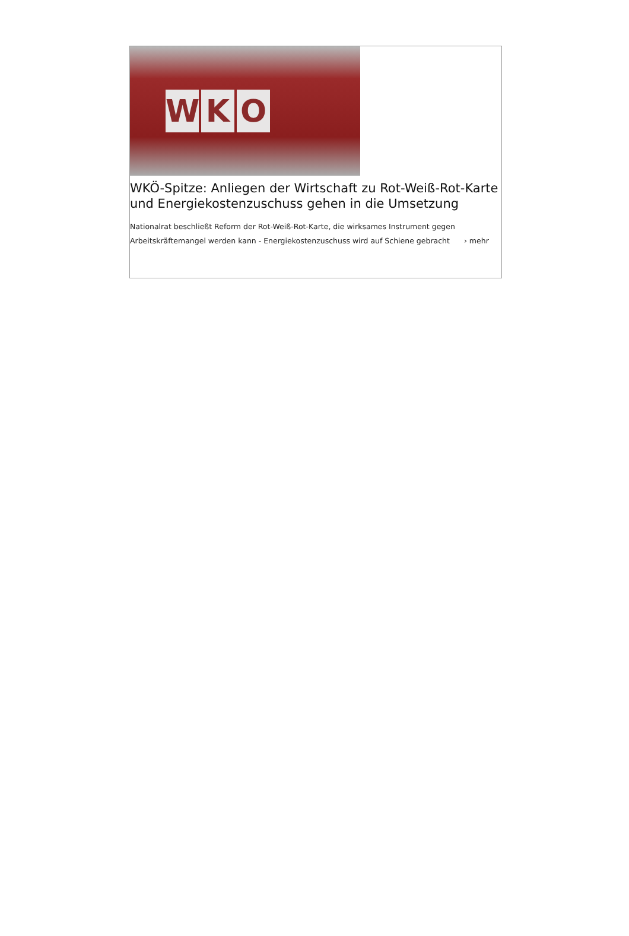W K O
WKÖ-Spitze: Anliegen der Wirtschaft zu Rot-Weiß-Rot-Karte und Energiekostenzuschuss gehen in die Umsetzung
Nationalrat beschließt Reform der Rot-Weiß-Rot-Karte, die wirksames Instrument gegen Arbeitskräftemangel werden kann - Energiekostenzuschuss wird auf Schiene gebracht › mehr